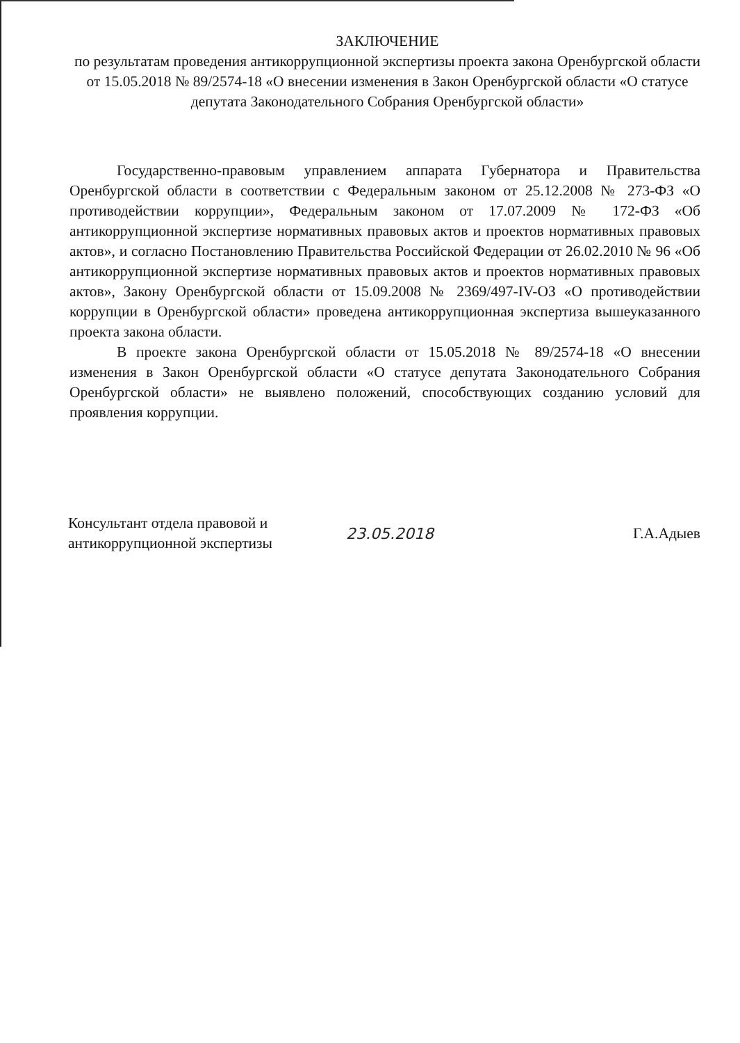ЗАКЛЮЧЕНИЕ
по результатам проведения антикоррупционной экспертизы проекта закона Оренбургской области от 15.05.2018 № 89/2574-18 «О внесении изменения в Закон Оренбургской области «О статусе депутата Законодательного Собрания Оренбургской области»
Государственно-правовым управлением аппарата Губернатора и Правительства Оренбургской области в соответствии с Федеральным законом от 25.12.2008 № 273-ФЗ «О противодействии коррупции», Федеральным законом от 17.07.2009 № 172-ФЗ «Об антикоррупционной экспертизе нормативных правовых актов и проектов нормативных правовых актов», и согласно Постановлению Правительства Российской Федерации от 26.02.2010 № 96 «Об антикоррупционной экспертизе нормативных правовых актов и проектов нормативных правовых актов», Закону Оренбургской области от 15.09.2008 № 2369/497-IV-ОЗ «О противодействии коррупции в Оренбургской области» проведена антикоррупционная экспертиза вышеуказанного проекта закона области.
В проекте закона Оренбургской области от 15.05.2018 № 89/2574-18 «О внесении изменения в Закон Оренбургской области «О статусе депутата Законодательного Собрания Оренбургской области» не выявлено положений, способствующих созданию условий для проявления коррупции.
Консультант отдела правовой и антикоррупционной экспертизы
23.05.2018 Г.А.Адыев